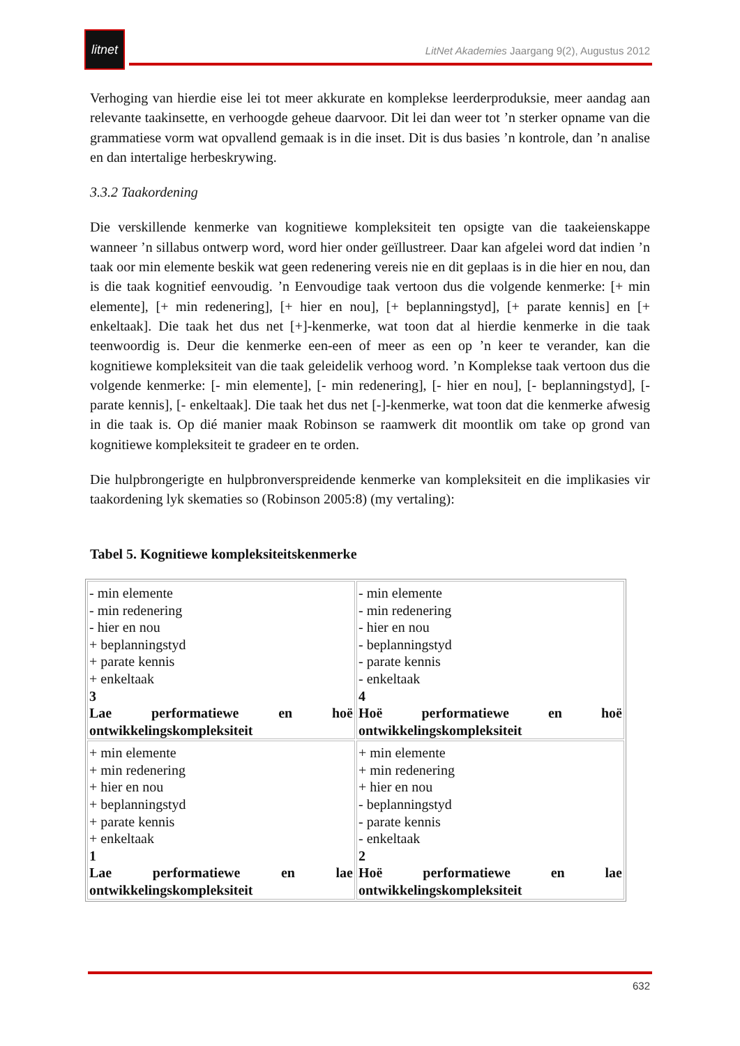litnet
LitNet Akademies Jaargang 9(2), Augustus 2012
Verhoging van hierdie eise lei tot meer akkurate en komplekse leerderproduksie, meer aandag aan relevante taakinsette, en verhoogde geheue daarvoor. Dit lei dan weer tot ’n sterker opname van die grammatiese vorm wat opvallend gemaak is in die inset. Dit is dus basies ’n kontrole, dan ’n analise en dan intertalige herbeskrywing.
3.3.2 Taakordening
Die verskillende kenmerke van kognitiewe kompleksiteit ten opsigte van die taakeienskappe wanneer ’n sillabus ontwerp word, word hier onder geïllustreer. Daar kan afgelei word dat indien ’n taak oor min elemente beskik wat geen redenering vereis nie en dit geplaas is in die hier en nou, dan is die taak kognitief eenvoudig. ’n Eenvoudige taak vertoon dus die volgende kenmerke: [+ min elemente], [+ min redenering], [+ hier en nou], [+ beplanningstyd], [+ parate kennis] en [+ enkeltaak]. Die taak het dus net [+]-kenmerke, wat toon dat al hierdie kenmerke in die taak teenwoordig is. Deur die kenmerke een-een of meer as een op ’n keer te verander, kan die kognitiewe kompleksiteit van die taak geleidelik verhoog word. ’n Komplekse taak vertoon dus die volgende kenmerke: [- min elemente], [- min redenering], [- hier en nou], [- beplanningstyd], [- parate kennis], [- enkeltaak]. Die taak het dus net [-]-kenmerke, wat toon dat die kenmerke afwesig in die taak is. Op dié manier maak Robinson se raamwerk dit moontlik om take op grond van kognitiewe kompleksiteit te gradeer en te orden.
Die hulpbrongerigte en hulpbronverspreidende kenmerke van kompleksiteit en die implikasies vir taakordening lyk skematies so (Robinson 2005:8) (my vertaling):
Tabel 5. Kognitiewe kompleksiteitskenmerke
| - min elemente - min redenering - hier en nou + beplanningstyd + parate kennis + enkeltaak 3 Lae performatiewe en hoë ontwikkelingskompleksiteit | - min elemente - min redenering - hier en nou - beplanningstyd - parate kennis - enkeltaak 4 Hoë performatiewe en hoë ontwikkelingskompleksiteit |
| + min elemente + min redenering + hier en nou + beplanningstyd + parate kennis + enkeltaak 1 Lae performatiewe en lae ontwikkelingskompleksiteit | + min elemente + min redenering + hier en nou - beplanningstyd - parate kennis - enkeltaak 2 Hoë performatiewe en lae ontwikkelingskompleksiteit |
632